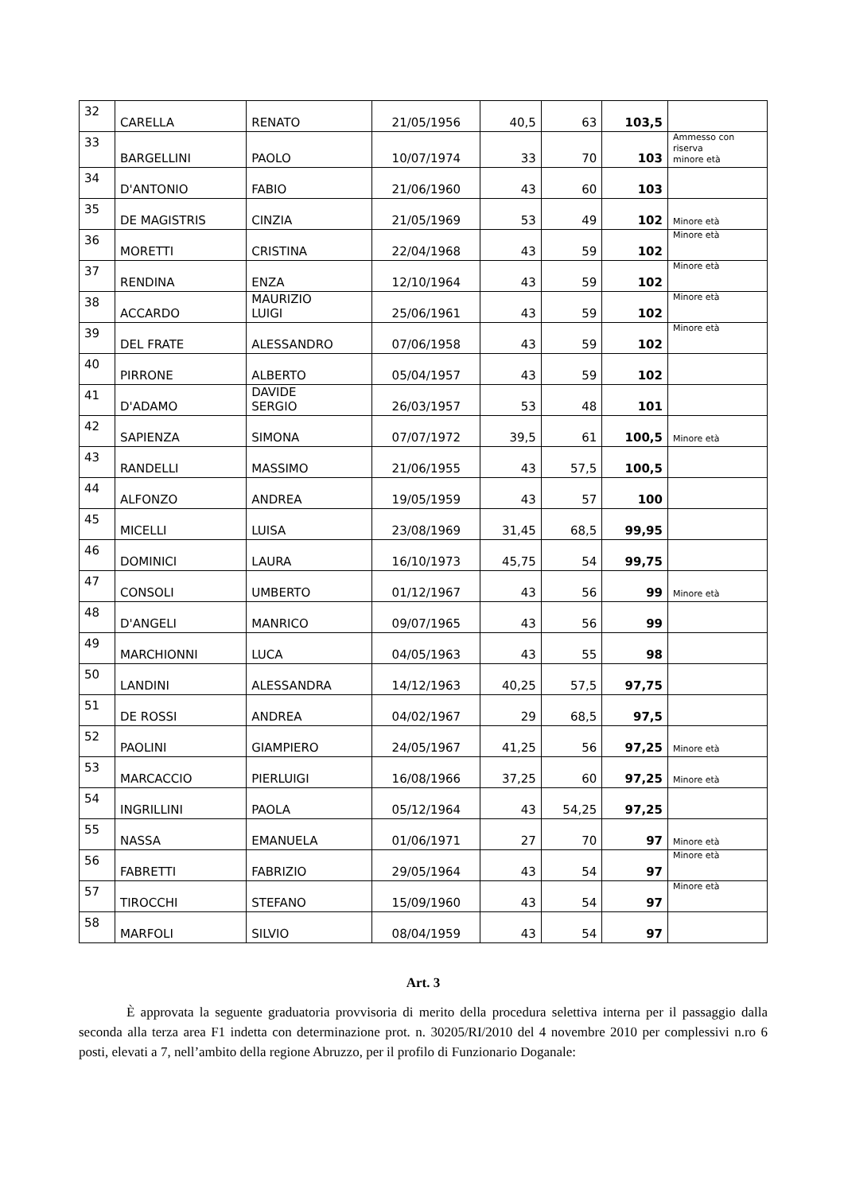| 32 | CARELLA | RENATO | 21/05/1956 | 40,5 | 63 | 103,5 | |
| 33 | BARGELLINI | PAOLO | 10/07/1974 | 33 | 70 | 103 | Ammesso con riserva minore età |
| 34 | D'ANTONIO | FABIO | 21/06/1960 | 43 | 60 | 103 | |
| 35 | DE MAGISTRIS | CINZIA | 21/05/1969 | 53 | 49 | 102 | Minore età |
| 36 | MORETTI | CRISTINA | 22/04/1968 | 43 | 59 | 102 | Minore età |
| 37 | RENDINA | ENZA | 12/10/1964 | 43 | 59 | 102 | Minore età |
| 38 | ACCARDO | MAURIZIO LUIGI | 25/06/1961 | 43 | 59 | 102 | Minore età |
| 39 | DEL FRATE | ALESSANDRO | 07/06/1958 | 43 | 59 | 102 | Minore età |
| 40 | PIRRONE | ALBERTO | 05/04/1957 | 43 | 59 | 102 | |
| 41 | D'ADAMO | DAVIDE SERGIO | 26/03/1957 | 53 | 48 | 101 | |
| 42 | SAPIENZA | SIMONA | 07/07/1972 | 39,5 | 61 | 100,5 | Minore età |
| 43 | RANDELLI | MASSIMO | 21/06/1955 | 43 | 57,5 | 100,5 | |
| 44 | ALFONZO | ANDREA | 19/05/1959 | 43 | 57 | 100 | |
| 45 | MICELLI | LUISA | 23/08/1969 | 31,45 | 68,5 | 99,95 | |
| 46 | DOMINICI | LAURA | 16/10/1973 | 45,75 | 54 | 99,75 | |
| 47 | CONSOLI | UMBERTO | 01/12/1967 | 43 | 56 | 99 | Minore età |
| 48 | D'ANGELI | MANRICO | 09/07/1965 | 43 | 56 | 99 | |
| 49 | MARCHIONNI | LUCA | 04/05/1963 | 43 | 55 | 98 | |
| 50 | LANDINI | ALESSANDRA | 14/12/1963 | 40,25 | 57,5 | 97,75 | |
| 51 | DE ROSSI | ANDREA | 04/02/1967 | 29 | 68,5 | 97,5 | |
| 52 | PAOLINI | GIAMPIERO | 24/05/1967 | 41,25 | 56 | 97,25 | Minore età |
| 53 | MARCACCIO | PIERLUIGI | 16/08/1966 | 37,25 | 60 | 97,25 | Minore età |
| 54 | INGRILLINI | PAOLA | 05/12/1964 | 43 | 54,25 | 97,25 | |
| 55 | NASSA | EMANUELA | 01/06/1971 | 27 | 70 | 97 | Minore età |
| 56 | FABRETTI | FABRIZIO | 29/05/1964 | 43 | 54 | 97 | Minore età |
| 57 | TIROCCHI | STEFANO | 15/09/1960 | 43 | 54 | 97 | Minore età |
| 58 | MARFOLI | SILVIO | 08/04/1959 | 43 | 54 | 97 | |
Art. 3
È approvata la seguente graduatoria provvisoria di merito della procedura selettiva interna per il passaggio dalla seconda alla terza area F1 indetta con determinazione prot. n. 30205/RI/2010 del 4 novembre 2010 per complessivi n.ro 6 posti, elevati a 7, nell’ambito della regione Abruzzo, per il profilo di Funzionario Doganale: